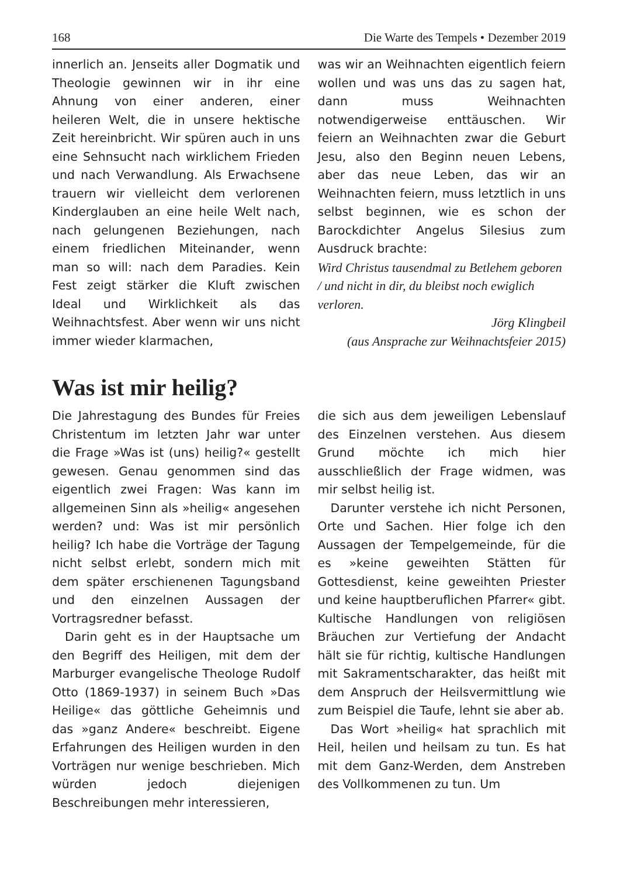168 Die Warte des Tempels • Dezember 2019
innerlich an. Jenseits aller Dogmatik und Theologie gewinnen wir in ihr eine Ahnung von einer anderen, einer heileren Welt, die in unsere hektische Zeit hereinbricht. Wir spüren auch in uns eine Sehnsucht nach wirklichem Frieden und nach Verwandlung. Als Erwachsene trauern wir vielleicht dem verlorenen Kinderglauben an eine heile Welt nach, nach gelungenen Beziehungen, nach einem friedlichen Miteinander, wenn man so will: nach dem Paradies. Kein Fest zeigt stärker die Kluft zwischen Ideal und Wirklichkeit als das Weihnachtsfest. Aber wenn wir uns nicht immer wieder klarmachen,
was wir an Weihnachten eigentlich feiern wollen und was uns das zu sagen hat, dann muss Weihnachten notwendigerweise enttäuschen. Wir feiern an Weihnachten zwar die Geburt Jesu, also den Beginn neuen Lebens, aber das neue Leben, das wir an Weihnachten feiern, muss letztlich in uns selbst beginnen, wie es schon der Barockdichter Angelus Silesius zum Ausdruck brachte:
Wird Christus tausendmal zu Betlehem geboren / und nicht in dir, du bleibst noch ewiglich verloren.
Jörg Klingbeil
(aus Ansprache zur Weihnachtsfeier 2015)
Was ist mir heilig?
Die Jahrestagung des Bundes für Freies Christentum im letzten Jahr war unter die Frage »Was ist (uns) heilig?« gestellt gewesen. Genau genommen sind das eigentlich zwei Fragen: Was kann im allgemeinen Sinn als »heilig« angesehen werden? und: Was ist mir persönlich heilig? Ich habe die Vorträge der Tagung nicht selbst erlebt, sondern mich mit dem später erschienenen Tagungsband und den einzelnen Aussagen der Vortragsredner befasst.
Darin geht es in der Hauptsache um den Begriff des Heiligen, mit dem der Marburger evangelische Theologe Rudolf Otto (1869-1937) in seinem Buch »Das Heilige« das göttliche Geheimnis und das »ganz Andere« beschreibt. Eigene Erfahrungen des Heiligen wurden in den Vorträgen nur wenige beschrieben. Mich würden jedoch diejenigen Beschreibungen mehr interessieren,
die sich aus dem jeweiligen Lebenslauf des Einzelnen verstehen. Aus diesem Grund möchte ich mich hier ausschließlich der Frage widmen, was mir selbst heilig ist.
Darunter verstehe ich nicht Personen, Orte und Sachen. Hier folge ich den Aussagen der Tempelgemeinde, für die es »keine geweihten Stätten für Gottesdienst, keine geweihten Priester und keine hauptberuflichen Pfarrer« gibt. Kultische Handlungen von religiösen Bräuchen zur Vertiefung der Andacht hält sie für richtig, kultische Handlungen mit Sakramentscharakter, das heißt mit dem Anspruch der Heilsvermittlung wie zum Beispiel die Taufe, lehnt sie aber ab.
Das Wort »heilig« hat sprachlich mit Heil, heilen und heilsam zu tun. Es hat mit dem Ganz-Werden, dem Anstreben des Vollkommenen zu tun. Um